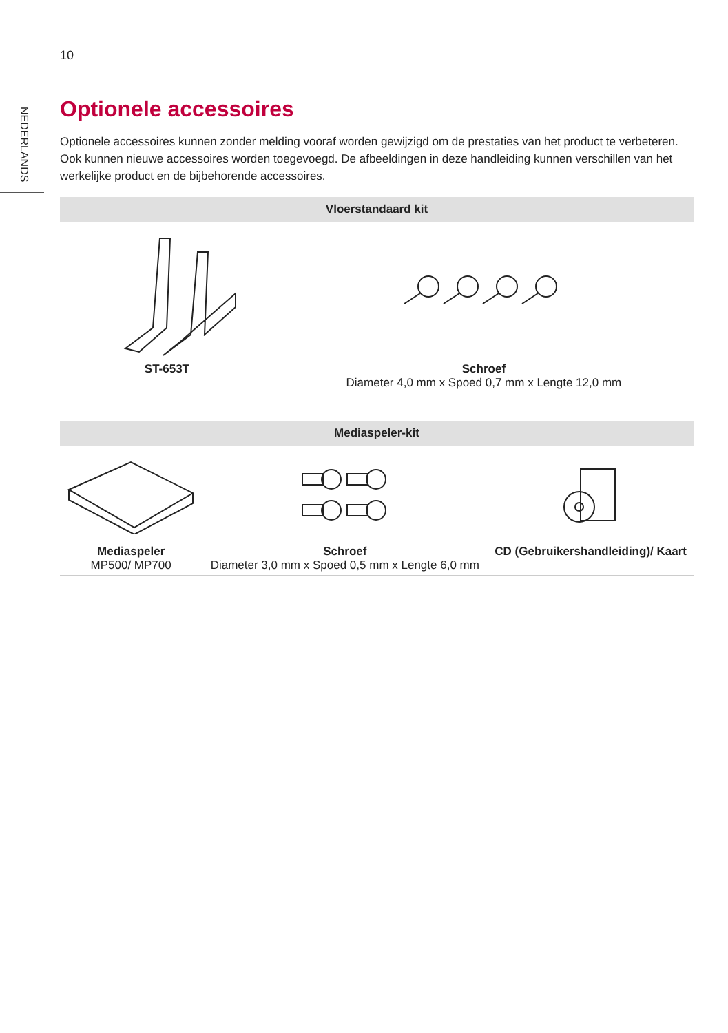10
NEDERLANDS
Optionele accessoires
Optionele accessoires kunnen zonder melding vooraf worden gewijzigd om de prestaties van het product te verbeteren. Ook kunnen nieuwe accessoires worden toegevoegd. De afbeeldingen in deze handleiding kunnen verschillen van het werkelijke product en de bijbehorende accessoires.
| Vloerstandaard kit | |
| --- | --- |
| ST-653T | Schroef Diameter 4,0 mm x Spoed 0,7 mm x Lengte 12,0 mm |
| Mediaspeler-kit | | |
| --- | --- | --- |
| Mediaspeler MP500/ MP700 | Schroef Diameter 3,0 mm x Spoed 0,5 mm x Lengte 6,0 mm | CD (Gebruikershandleiding)/ Kaart |